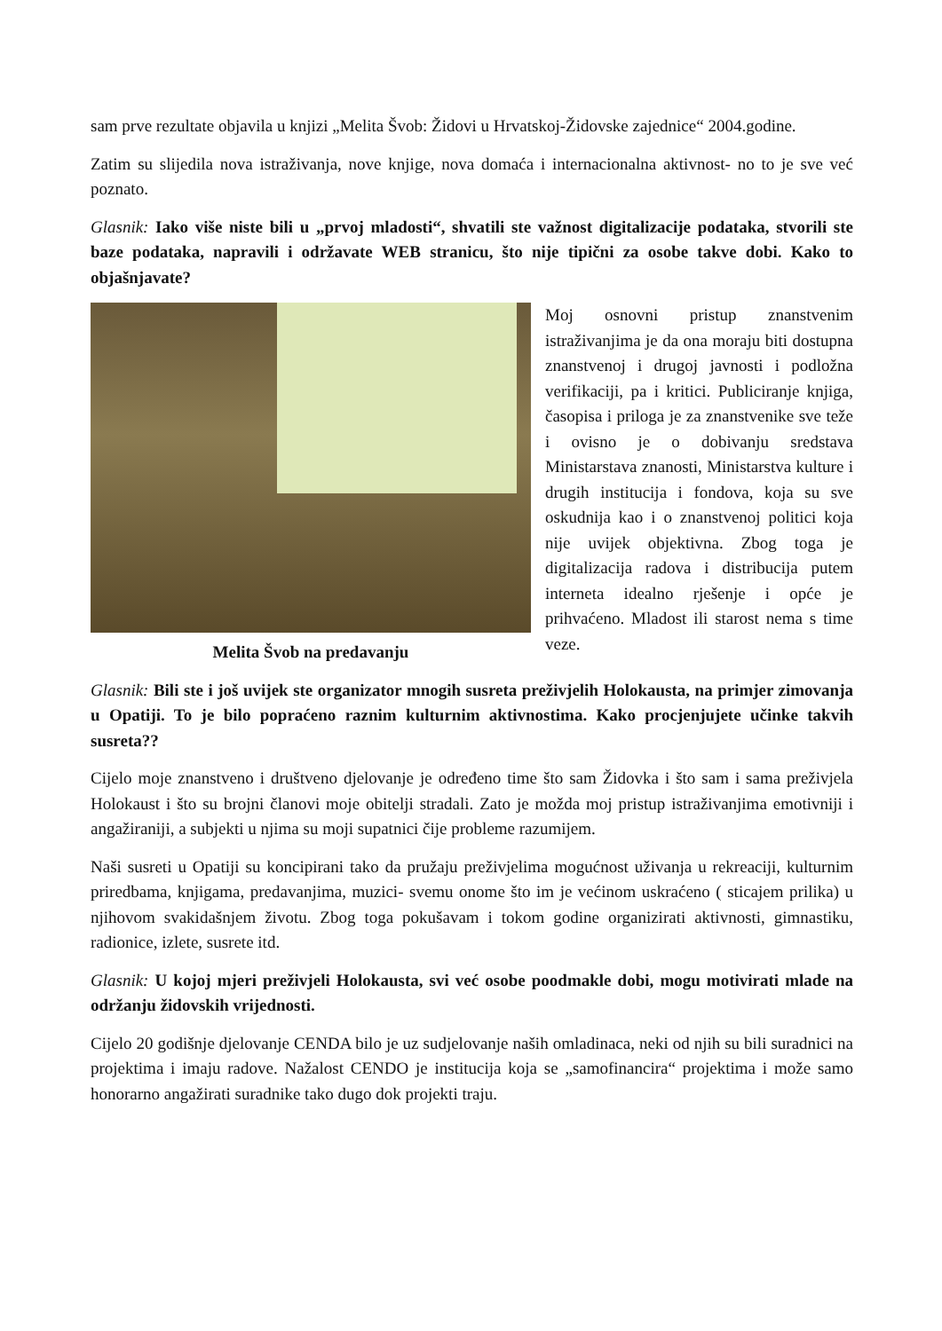sam prve rezultate objavila u knjizi „Melita Švob: Židovi u Hrvatskoj-Židovske zajednice“ 2004.godine.
Zatim su slijedila nova istraživanja, nove knjige, nova domaća i internacionalna aktivnost- no to je sve već poznato.
Glasnik: Iako više niste bili u „prvoj mladosti“, shvatili ste važnost digitalizacije podataka, stvorili ste baze podataka, napravili i održavate WEB stranicu, što nije tipični za osobe takve dobi. Kako to objašnjavate?
Melita Švob na predavanju
Moj osnovni pristup znanstvenim istraživanjima je da ona moraju biti dostupna znanstvenoj i drugoj javnosti i podložna verifikaciji, pa i kritici. Publiciranje knjiga, časopisa i priloga je za znanstvenike sve teže i ovisno je o dobivanju sredstava Ministarstava znanosti, Ministarstva kulture i drugih institucija i fondova, koja su sve oskudnija kao i o znanstvenoj politici koja nije uvijek objektivna. Zbog toga je digitalizacija radova i distribucija putem interneta idealno rješenje i opće je prihvaćeno. Mladost ili starost nema s time veze.
Glasnik: Bili ste i još uvijek ste organizator mnogih susreta preživjelih Holokausta, na primjer zimovanja u Opatiji. To je bilo popraćeno raznim kulturnim aktivnostima. Kako procjenjujete učinke takvih susreta??
Cijelo moje znanstveno i društveno djelovanje je određeno time što sam Židovka i što sam i sama preživjela Holokaust i što su brojni članovi moje obitelji stradali. Zato je možda moj pristup istraživanjima emotivniji i angažiraniji, a subjekti u njima su moji supatnici čije probleme razumijem.
Naši susreti u Opatiji su koncipirani tako da pružaju preživjelima mogućnost uživanja u rekreaciji, kulturnim priredbama, knjigama, predavanjima, muzici- svemu onome što im je većinom uskraćeno ( sticajem prilika) u njihovom svakidašnjem životu. Zbog toga pokušavam i tokom godine organizirati aktivnosti, gimnastiku, radionice, izlete, susrete itd.
Glasnik: U kojoj mjeri preživjeli Holokausta, svi već osobe poodmakle dobi, mogu motivirati mlade na održanju židovskih vrijednosti.
Cijelo 20 godišnje djelovanje CENDA bilo je uz sudjelovanje naših omladinaca, neki od njih su bili suradnici na projektima i imaju radove. Nažalost CENDO je institucija koja se „samofinancira“ projektima i može samo honorarno angažirati suradnike tako dugo dok projekti traju.